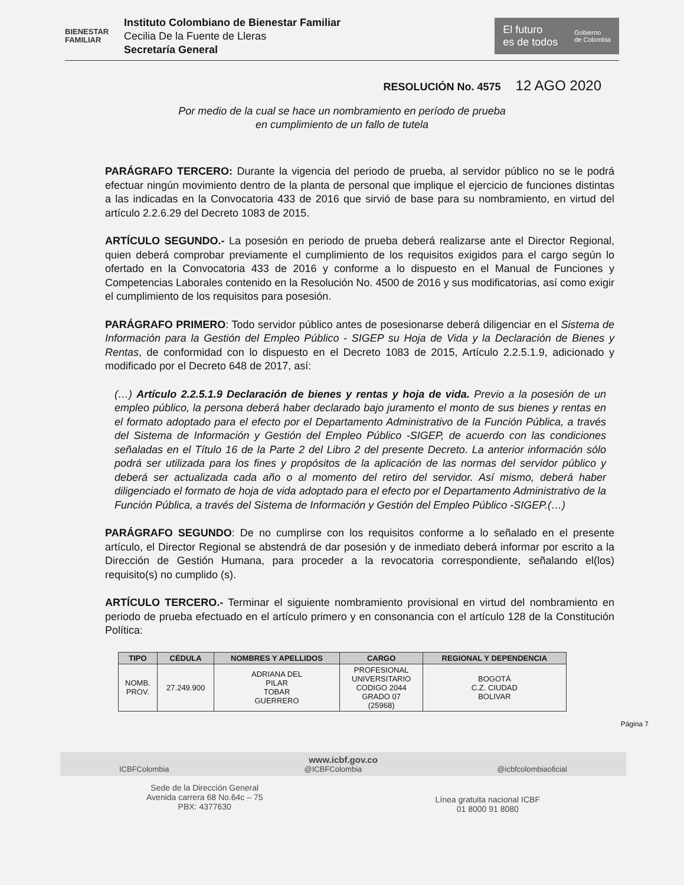BIENESTAR
FAMILIAR
Instituto Colombiano de Bienestar Familiar
Cecilia De la Fuente de Lleras
Secretaría General
El futuro
es de todos
Gobierno
de Colombia
RESOLUCIÓN No. 4575 12 AGO 2020
Por medio de la cual se hace un nombramiento en período de prueba
en cumplimiento de un fallo de tutela
PARÁGRAFO TERCERO: Durante la vigencia del periodo de prueba, al servidor público no se le podrá efectuar ningún movimiento dentro de la planta de personal que implique el ejercicio de funciones distintas a las indicadas en la Convocatoria 433 de 2016 que sirvió de base para su nombramiento, en virtud del artículo 2.2.6.29 del Decreto 1083 de 2015.
ARTÍCULO SEGUNDO.- La posesión en periodo de prueba deberá realizarse ante el Director Regional, quien deberá comprobar previamente el cumplimiento de los requisitos exigidos para el cargo según lo ofertado en la Convocatoria 433 de 2016 y conforme a lo dispuesto en el Manual de Funciones y Competencias Laborales contenido en la Resolución No. 4500 de 2016 y sus modificatorias, así como exigir el cumplimiento de los requisitos para posesión.
PARÁGRAFO PRIMERO: Todo servidor público antes de posesionarse deberá diligenciar en el Sistema de Información para la Gestión del Empleo Público - SIGEP su Hoja de Vida y la Declaración de Bienes y Rentas, de conformidad con lo dispuesto en el Decreto 1083 de 2015, Artículo 2.2.5.1.9, adicionado y modificado por el Decreto 648 de 2017, así:
(…) Artículo 2.2.5.1.9 Declaración de bienes y rentas y hoja de vida. Previo a la posesión de un empleo público, la persona deberá haber declarado bajo juramento el monto de sus bienes y rentas en el formato adoptado para el efecto por el Departamento Administrativo de la Función Pública, a través del Sistema de Información y Gestión del Empleo Público -SIGEP, de acuerdo con las condiciones señaladas en el Título 16 de la Parte 2 del Libro 2 del presente Decreto. La anterior información sólo podrá ser utilizada para los fines y propósitos de la aplicación de las normas del servidor público y deberá ser actualizada cada año o al momento del retiro del servidor. Así mismo, deberá haber diligenciado el formato de hoja de vida adoptado para el efecto por el Departamento Administrativo de la Función Pública, a través del Sistema de Información y Gestión del Empleo Público -SIGEP.(…)
PARÁGRAFO SEGUNDO: De no cumplirse con los requisitos conforme a lo señalado en el presente artículo, el Director Regional se abstendrá de dar posesión y de inmediato deberá informar por escrito a la Dirección de Gestión Humana, para proceder a la revocatoria correspondiente, señalando el(los) requisito(s) no cumplido (s).
ARTÍCULO TERCERO.- Terminar el siguiente nombramiento provisional en virtud del nombramiento en periodo de prueba efectuado en el artículo primero y en consonancia con el artículo 128 de la Constitución Política:
| TIPO | CÉDULA | NOMBRES Y APELLIDOS | CARGO | REGIONAL Y DEPENDENCIA |
| --- | --- | --- | --- | --- |
| NOMB. PROV. | 27.249.900 | ADRIANA DEL PILAR TOBAR GUERRERO | PROFESIONAL UNIVERSITARIO CODIGO 2044 GRADO 07 (25968) | BOGOTÁ C.Z. CIUDAD BOLIVAR |
Página 7
www.icbf.gov.co
ICBFColombia @ICBFColombia @icbfcolombiaoficial
Sede de la Dirección General
Avenida carrera 68 No.64c – 75
PBX: 4377630
Línea gratuita nacional ICBF
01 8000 91 8080